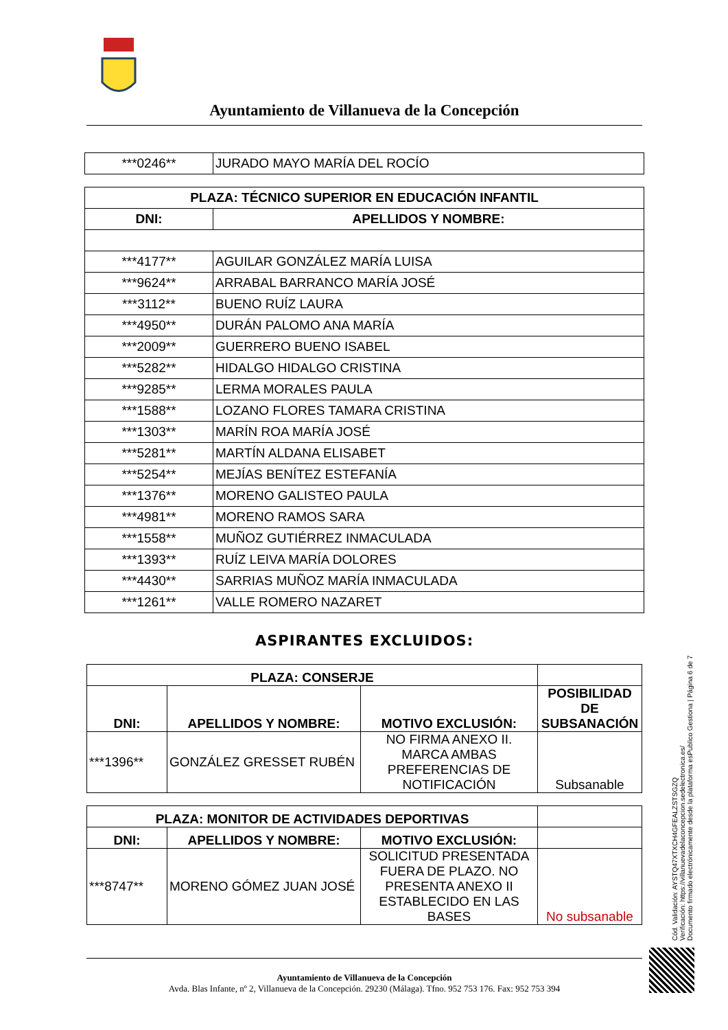Ayuntamiento de Villanueva de la Concepción
| ***0246** | JURADO MAYO MARÍA DEL ROCÍO |
| PLAZA: TÉCNICO SUPERIOR EN EDUCACIÓN INFANTIL | |
| --- | --- |
| DNI: | APELLIDOS Y NOMBRE: |
| ***4177** | AGUILAR GONZÁLEZ MARÍA LUISA |
| ***9624** | ARRABAL BARRANCO MARÍA JOSÉ |
| ***3112** | BUENO RUÍZ LAURA |
| ***4950** | DURÁN PALOMO ANA MARÍA |
| ***2009** | GUERRERO BUENO ISABEL |
| ***5282** | HIDALGO HIDALGO CRISTINA |
| ***9285** | LERMA MORALES PAULA |
| ***1588** | LOZANO FLORES TAMARA CRISTINA |
| ***1303** | MARÍN ROA MARÍA JOSÉ |
| ***5281** | MARTÍN ALDANA ELISABET |
| ***5254** | MEJÍAS BENÍTEZ ESTEFANÍA |
| ***1376** | MORENO GALISTEO PAULA |
| ***4981** | MORENO RAMOS SARA |
| ***1558** | MUÑOZ GUTIÉRREZ INMACULADA |
| ***1393** | RUÍZ LEIVA MARÍA DOLORES |
| ***4430** | SARRIAS MUÑOZ MARÍA INMACULADA |
| ***1261** | VALLE ROMERO NAZARET |
ASPIRANTES EXCLUIDOS:
| PLAZA: CONSERJE | | | |
| --- | --- | --- | --- |
| DNI: | APELLIDOS Y NOMBRE: | MOTIVO EXCLUSIÓN: | POSIBILIDAD DE SUBSANACIÓN |
| ***1396** | GONZÁLEZ GRESSET RUBÉN | NO FIRMA ANEXO II. MARCA AMBAS PREFERENCIAS DE NOTIFICACIÓN | Subsanable |
| PLAZA: MONITOR DE ACTIVIDADES DEPORTIVAS | | | |
| --- | --- | --- | --- |
| DNI: | APELLIDOS Y NOMBRE: | MOTIVO EXCLUSIÓN: | |
| ***8747** | MORENO GÓMEZ JUAN JOSÉ | SOLICITUD PRESENTADA FUERA DE PLAZO. NO PRESENTA ANEXO II ESTABLECIDO EN LAS BASES | No subsanable |
Cód. Validación: AYSTQ47XTXCH4GFEALZSTSGZQ
Verificación: https://villanuevadelaconcepcion.sedelectronica.es/
Documento firmado electrónicamente desde la plataforma esPublico Gestiona | Página 6 de 7
Ayuntamiento de Villanueva de la Concepción
Avda. Blas Infante, nº 2, Villanueva de la Concepción. 29230 (Málaga). Tfno. 952 753 176. Fax: 952 753 394